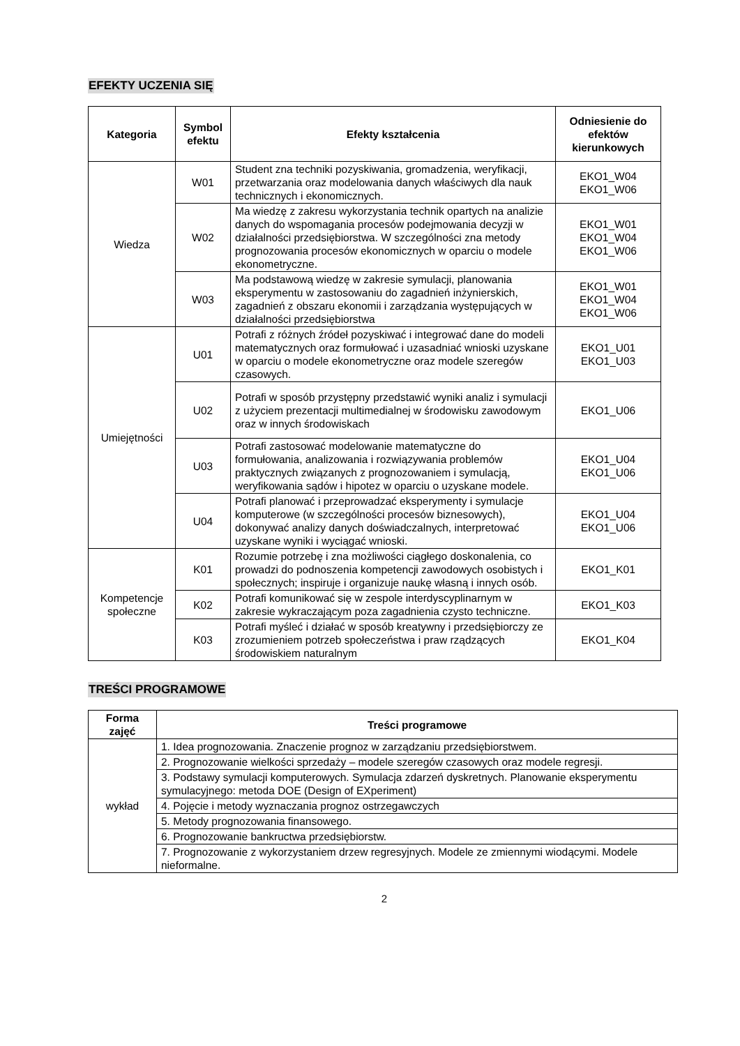EFEKTY UCZENIA SIĘ
| Kategoria | Symbol efektu | Efekty kształcenia | Odniesienie do efektów kierunkowych |
| --- | --- | --- | --- |
| Wiedza | W01 | Student zna techniki pozyskiwania, gromadzenia, weryfikacji, przetwarzania oraz modelowania danych właściwych dla nauk technicznych i ekonomicznych. | EKO1_W04 EKO1_W06 |
| | W02 | Ma wiedzę z zakresu wykorzystania technik opartych na analizie danych do wspomagania procesów podejmowania decyzji w działalności przedsiębiorstwa. W szczególności zna metody prognozowania procesów ekonomicznych w oparciu o modele ekonometryczne. | EKO1_W01 EKO1_W04 EKO1_W06 |
| | W03 | Ma podstawową wiedzę w zakresie symulacji, planowania eksperymentu w zastosowaniu do zagadnień inżynierskich, zagadnień z obszaru ekonomii i zarządzania występujących w działalności przedsiębiorstwa | EKO1_W01 EKO1_W04 EKO1_W06 |
| Umiejętności | U01 | Potrafi z różnych źródeł pozyskiwać i integrować dane do modeli matematycznych oraz formułować i uzasadniać wnioski uzyskane w oparciu o modele ekonometryczne oraz modele szeregów czasowych. | EKO1_U01 EKO1_U03 |
| | U02 | Potrafi w sposób przystępny przedstawić wyniki analiz i symulacji z użyciem prezentacji multimedialnej w środowisku zawodowym oraz w innych środowiskach | EKO1_U06 |
| | U03 | Potrafi zastosować modelowanie matematyczne do formułowania, analizowania i rozwiązywania problemów praktycznych związanych z prognozowaniem i symulacją, weryfikowania sądów i hipotez w oparciu o uzyskane modele. | EKO1_U04 EKO1_U06 |
| | U04 | Potrafi planować i przeprowadzać eksperymenty i symulacje komputerowe (w szczególności procesów biznesowych), dokonywać analizy danych doświadczalnych, interpretować uzyskane wyniki i wyciągać wnioski. | EKO1_U04 EKO1_U06 |
| Kompetencje społeczne | K01 | Rozumie potrzebę i zna możliwości ciągłego doskonalenia, co prowadzi do podnoszenia kompetencji zawodowych osobistych i społecznych; inspiruje i organizuje naukę własną i innych osób. | EKO1_K01 |
| | K02 | Potrafi komunikować się w zespole interdyscyplinarnym w zakresie wykraczającym poza zagadnienia czysto techniczne. | EKO1_K03 |
| | K03 | Potrafi myśleć i działać w sposób kreatywny i przedsiębiorczy ze zrozumieniem potrzeb społeczeństwa i praw rządzących środowiskiem naturalnym | EKO1_K04 |
TREŚCI PROGRAMOWE
| Forma zajęć | Treści programowe |
| --- | --- |
| wykład | 1. Idea prognozowania. Znaczenie prognoz w zarządzaniu przedsiębiorstwem. |
| | 2. Prognozowanie wielkości sprzedaży – modele szeregów czasowych oraz modele regresji. |
| | 3. Podstawy symulacji komputerowych. Symulacja zdarzeń dyskretnych. Planowanie eksperymentu symulacyjnego: metoda DOE (Design of EXperiment) |
| | 4. Pojęcie i metody wyznaczania prognoz ostrzegawczych |
| | 5. Metody prognozowania finansowego. |
| | 6. Prognozowanie bankructwa przedsiębiorstw. |
| | 7. Prognozowanie z wykorzystaniem drzew regresyjnych. Modele ze zmiennymi wiodącymi. Modele nieformalne. |
2